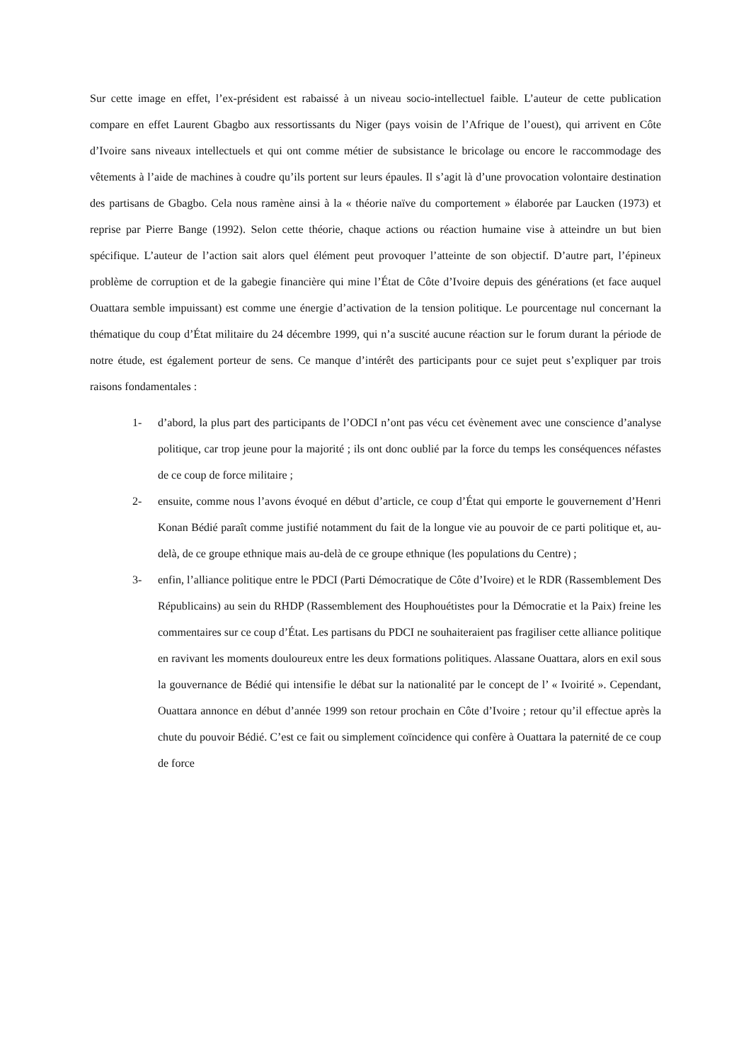Sur cette image en effet, l’ex-président est rabaissé à un niveau socio-intellectuel faible. L’auteur de cette publication compare en effet Laurent Gbagbo aux ressortissants du Niger (pays voisin de l’Afrique de l’ouest), qui arrivent en Côte d’Ivoire sans niveaux intellectuels et qui ont comme métier de subsistance le bricolage ou encore le raccommodage des vêtements à l’aide de machines à coudre qu’ils portent sur leurs épaules. Il s’agit là d’une provocation volontaire destination des partisans de Gbagbo. Cela nous ramène ainsi à la « théorie naïve du comportement » élaborée par Laucken (1973) et reprise par Pierre Bange (1992). Selon cette théorie, chaque actions ou réaction humaine vise à atteindre un but bien spécifique. L’auteur de l’action sait alors quel élément peut provoquer l’atteinte de son objectif. D’autre part, l’épineux problème de corruption et de la gabegie financière qui mine l’État de Côte d’Ivoire depuis des générations (et face auquel Ouattara semble impuissant) est comme une énergie d’activation de la tension politique. Le pourcentage nul concernant la thématique du coup d’État militaire du 24 décembre 1999, qui n’a suscité aucune réaction sur le forum durant la période de notre étude, est également porteur de sens. Ce manque d’intérêt des participants pour ce sujet peut s’expliquer par trois raisons fondamentales :
1- d’abord, la plus part des participants de l’ODCI n’ont pas vécu cet évènement avec une conscience d’analyse politique, car trop jeune pour la majorité ; ils ont donc oublié par la force du temps les conséquences néfastes de ce coup de force militaire ;
2- ensuite, comme nous l’avons évoqué en début d’article, ce coup d’État qui emporte le gouvernement d’Henri Konan Bédié paraît comme justifié notamment du fait de la longue vie au pouvoir de ce parti politique et, au-delà, de ce groupe ethnique mais au-delà de ce groupe ethnique (les populations du Centre) ;
3- enfin, l’alliance politique entre le PDCI (Parti Démocratique de Côte d’Ivoire) et le RDR (Rassemblement Des Républicains) au sein du RHDP (Rassemblement des Houphouétistes pour la Démocratie et la Paix) freine les commentaires sur ce coup d’État. Les partisans du PDCI ne souhaiteraient pas fragiliser cette alliance politique en ravivant les moments douloureux entre les deux formations politiques. Alassane Ouattara, alors en exil sous la gouvernance de Bédié qui intensifie le débat sur la nationalité par le concept de l’ « Ivoirité ». Cependant, Ouattara annonce en début d’année 1999 son retour prochain en Côte d’Ivoire ; retour qu’il effectue après la chute du pouvoir Bédié. C’est ce fait ou simplement coïncidence qui confère à Ouattara la paternité de ce coup de force